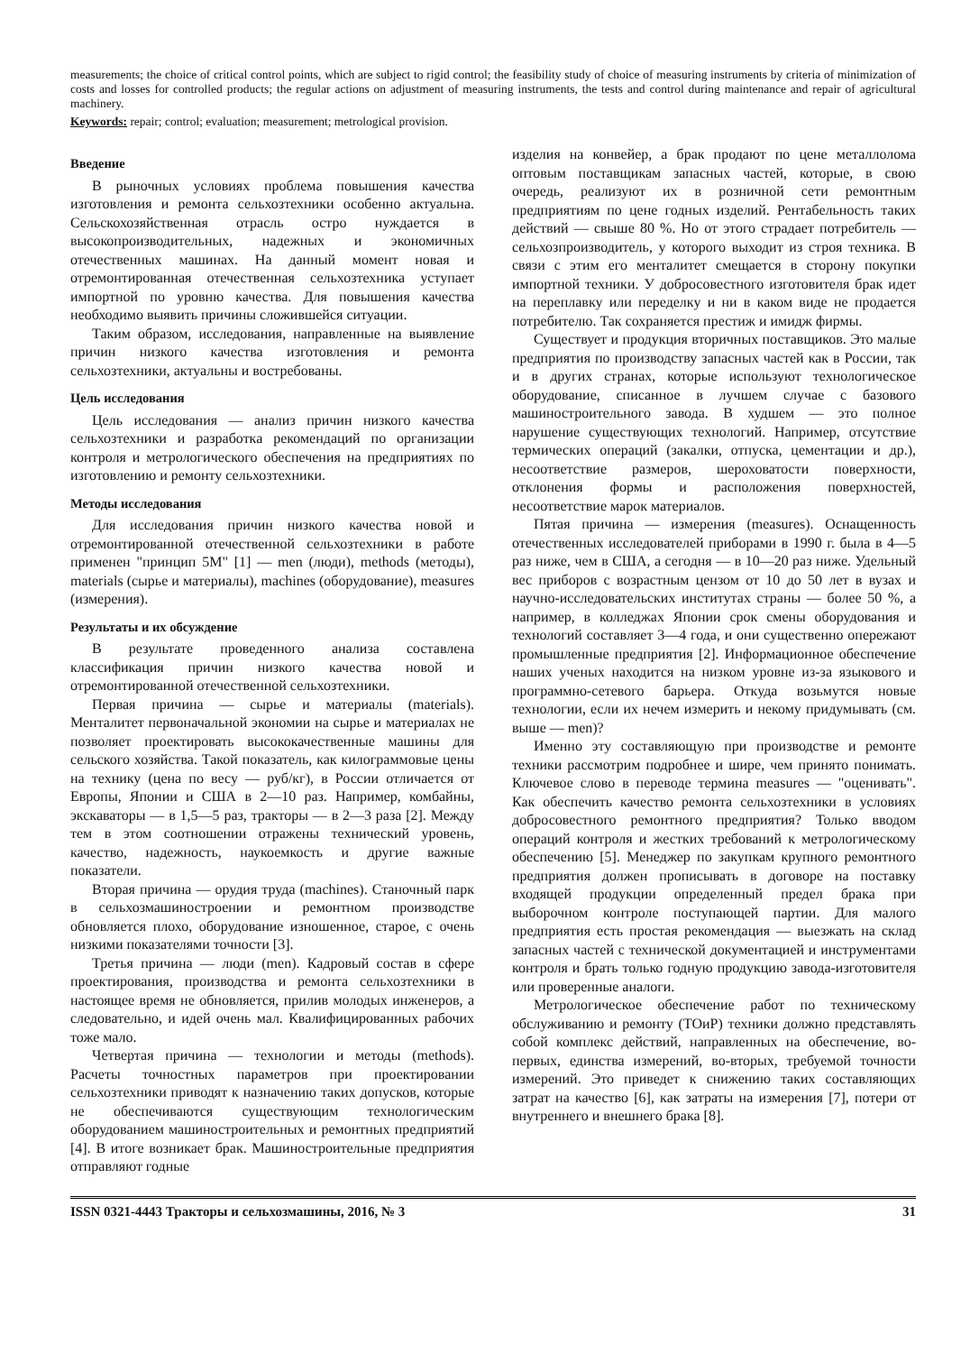measurements; the choice of critical control points, which are subject to rigid control; the feasibility study of choice of measuring instruments by criteria of minimization of costs and losses for controlled products; the regular actions on adjustment of measuring instruments, the tests and control during maintenance and repair of agricultural machinery.
Keywords: repair; control; evaluation; measurement; metrological provision.
Введение
В рыночных условиях проблема повышения качества изготовления и ремонта сельхозтехники особенно актуальна. Сельскохозяйственная отрасль остро нуждается в высокопроизводительных, надежных и экономичных отечественных машинах. На данный момент новая и отремонтированная отечественная сельхозтехника уступает импортной по уровню качества. Для повышения качества необходимо выявить причины сложившейся ситуации.
Таким образом, исследования, направленные на выявление причин низкого качества изготовления и ремонта сельхозтехники, актуальны и востребованы.
Цель исследования
Цель исследования — анализ причин низкого качества сельхозтехники и разработка рекомендаций по организации контроля и метрологического обеспечения на предприятиях по изготовлению и ремонту сельхозтехники.
Методы исследования
Для исследования причин низкого качества новой и отремонтированной отечественной сельхозтехники в работе применен "принцип 5M" [1] — men (люди), methods (методы), materials (сырье и материалы), machines (оборудование), measures (измерения).
Результаты и их обсуждение
В результате проведенного анализа составлена классификация причин низкого качества новой и отремонтированной отечественной сельхозтехники.
Первая причина — сырье и материалы (materials). Менталитет первоначальной экономии на сырье и материалах не позволяет проектировать высококачественные машины для сельского хозяйства. Такой показатель, как килограммовые цены на технику (цена по весу — руб/кг), в России отличается от Европы, Японии и США в 2—10 раз. Например, комбайны, экскаваторы — в 1,5—5 раз, тракторы — в 2—3 раза [2]. Между тем в этом соотношении отражены технический уровень, качество, надежность, наукоемкость и другие важные показатели.
Вторая причина — орудия труда (machines). Станочный парк в сельхозмашиностроении и ремонтном производстве обновляется плохо, оборудование изношенное, старое, с очень низкими показателями точности [3].
Третья причина — люди (men). Кадровый состав в сфере проектирования, производства и ремонта сельхозтехники в настоящее время не обновляется, прилив молодых инженеров, а следовательно, и идей очень мал. Квалифицированных рабочих тоже мало.
Четвертая причина — технологии и методы (methods). Расчеты точностных параметров при проектировании сельхозтехники приводят к назначению таких допусков, которые не обеспечиваются существующим технологическим оборудованием машиностроительных и ремонтных предприятий [4]. В итоге возникает брак. Машиностроительные предприятия отправляют годные
изделия на конвейер, а брак продают по цене металлолома оптовым поставщикам запасных частей, которые, в свою очередь, реализуют их в розничной сети ремонтным предприятиям по цене годных изделий. Рентабельность таких действий — свыше 80 %. Но от этого страдает потребитель — сельхозпроизводитель, у которого выходит из строя техника. В связи с этим его менталитет смещается в сторону покупки импортной техники. У добросовестного изготовителя брак идет на переплавку или переделку и ни в каком виде не продается потребителю. Так сохраняется престиж и имидж фирмы.
Существует и продукция вторичных поставщиков. Это малые предприятия по производству запасных частей как в России, так и в других странах, которые используют технологическое оборудование, списанное в лучшем случае с базового машиностроительного завода. В худшем — это полное нарушение существующих технологий. Например, отсутствие термических операций (закалки, отпуска, цементации и др.), несоответствие размеров, шероховатости поверхности, отклонения формы и расположения поверхностей, несоответствие марок материалов.
Пятая причина — измерения (measures). Оснащенность отечественных исследователей приборами в 1990 г. была в 4—5 раз ниже, чем в США, а сегодня — в 10—20 раз ниже. Удельный вес приборов с возрастным цензом от 10 до 50 лет в вузах и научно-исследовательских институтах страны — более 50 %, а например, в колледжах Японии срок смены оборудования и технологий составляет 3—4 года, и они существенно опережают промышленные предприятия [2]. Информационное обеспечение наших ученых находится на низком уровне из-за языкового и программно-сетевого барьера. Откуда возьмутся новые технологии, если их нечем измерить и некому придумывать (см. выше — men)?
Именно эту составляющую при производстве и ремонте техники рассмотрим подробнее и шире, чем принято понимать. Ключевое слово в переводе термина measures — "оценивать". Как обеспечить качество ремонта сельхозтехники в условиях добросовестного ремонтного предприятия? Только вводом операций контроля и жестких требований к метрологическому обеспечению [5]. Менеджер по закупкам крупного ремонтного предприятия должен прописывать в договоре на поставку входящей продукции определенный предел брака при выборочном контроле поступающей партии. Для малого предприятия есть простая рекомендация — выезжать на склад запасных частей с технической документацией и инструментами контроля и брать только годную продукцию завода-изготовителя или проверенные аналоги.
Метрологическое обеспечение работ по техническому обслуживанию и ремонту (ТОиР) техники должно представлять собой комплекс действий, направленных на обеспечение, во-первых, единства измерений, во-вторых, требуемой точности измерений. Это приведет к снижению таких составляющих затрат на качество [6], как затраты на измерения [7], потери от внутреннего и внешнего брака [8].
ISSN 0321-4443 Тракторы и сельхозмашины, 2016, № 3 31